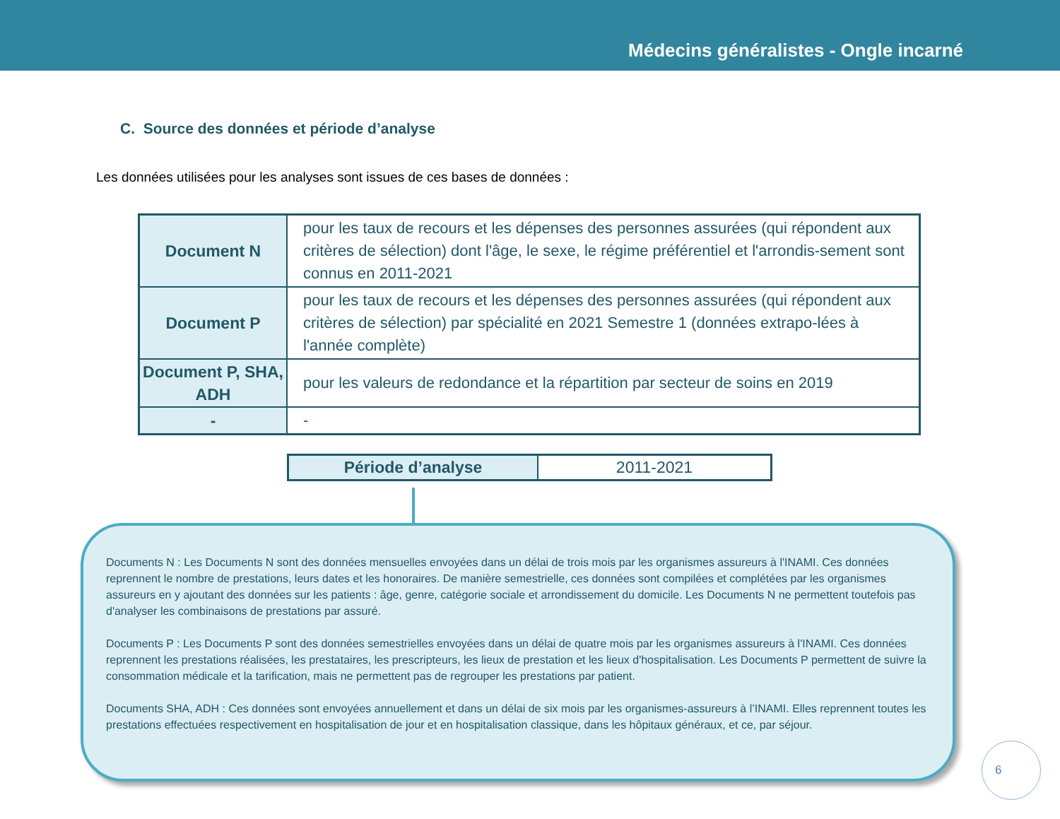Médecins généralistes - Ongle incarné
C. Source des données et période d’analyse
Les données utilisées pour les analyses sont issues de ces bases de données :
| Document N | pour les taux de recours et les dépenses des personnes assurées (qui répondent aux critères de sélection) dont l'âge, le sexe, le régime préférentiel et l'arrondis-sement sont connus en 2011-2021 |
| Document P | pour les taux de recours et les dépenses des personnes assurées (qui répondent aux critères de sélection) par spécialité en 2021 Semestre 1 (données extrapo-lées à l'année complète) |
| Document P, SHA, ADH | pour les valeurs de redondance et la répartition par secteur de soins en 2019 |
| - | - |
| Période d’analyse | 2011-2021 |
Documents N : Les Documents N sont des données mensuelles envoyées dans un délai de trois mois par les organismes assureurs à l'INAMI. Ces données reprennent le nombre de prestations, leurs dates et les honoraires. De manière semestrielle, ces données sont compilées et complétées par les organismes assureurs en y ajoutant des données sur les patients : âge, genre, catégorie sociale et arrondissement du domicile. Les Documents N ne permettent toutefois pas d'analyser les combinaisons de prestations par assuré.
Documents P : Les Documents P sont des données semestrielles envoyées dans un délai de quatre mois par les organismes assureurs à l'INAMI. Ces données reprennent les prestations réalisées, les prestataires, les prescripteurs, les lieux de prestation et les lieux d'hospitalisation. Les Documents P permettent de suivre la consommation médicale et la tarification, mais ne permettent pas de regrouper les prestations par patient.
Documents SHA, ADH : Ces données sont envoyées annuellement et dans un délai de six mois par les organismes-assureurs à l’INAMI. Elles reprennent toutes les prestations effectuées respectivement en hospitalisation de jour et en hospitalisation classique, dans les hôpitaux généraux, et ce, par séjour.
6